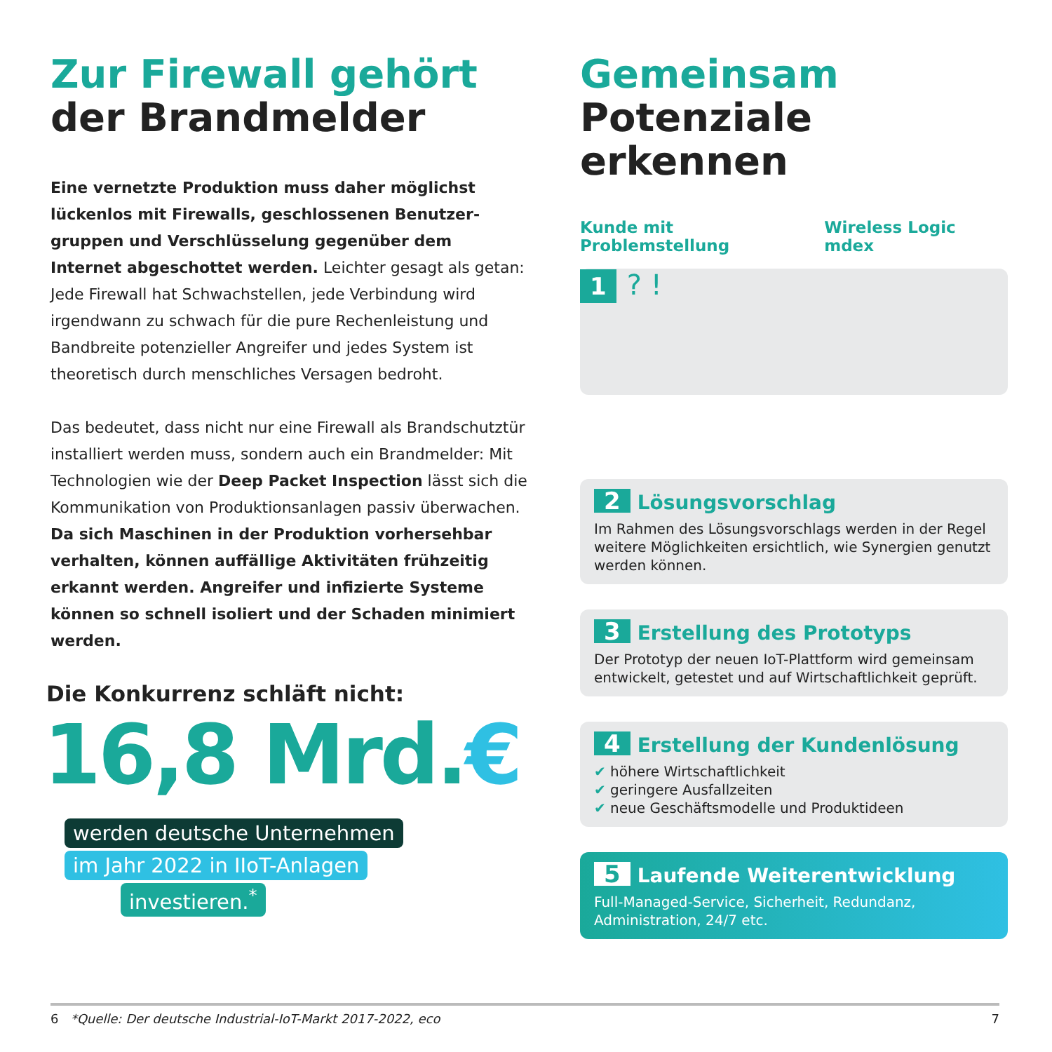Zur Firewall gehört
der Brandmelder
Eine vernetzte Produktion muss daher möglichst lückenlos mit Firewalls, geschlossenen Benutzer­gruppen und Verschlüsselung gegenüber dem Internet abgeschottet werden. Leichter gesagt als getan: Jede Firewall hat Schwachstellen, jede Ver­bindung wird irgendwann zu schwach für die pure Rechenleistung und Bandbreite potenzieller Angreifer und jedes System ist theoretisch durch menschliches Versagen bedroht.
Das bedeutet, dass nicht nur eine Firewall als Brand­schutztür installiert werden muss, sondern auch ein Brandmelder: Mit Technologien wie der Deep Packet Inspection lässt sich die Kommunikation von Produk­tionsanlagen passiv überwachen. Da sich Maschinen in der Produktion vorhersehbar verhalten, können auffällige Aktivitäten frühzeitig erkannt werden. Angreifer und infizierte Systeme können so schnell isoliert und der Schaden minimiert werden.
Die Konkurrenz schläft nicht:
16,8 Mrd.€
werden deutsche Unternehmen
im Jahr 2022 in IIoT-Anlagen
investieren.<sup>*</sup>
Gemeinsam
Potenziale erkennen
Kunde mit Problemstellung Wireless Logic mdex
1 ? !
2 Lösungsvorschlag
Im Rahmen des Lösungsvorschlags werden in der Regel weitere Möglichkeiten ersichtlich, wie Synergien genutzt werden können.
3 Erstellung des Prototyps
Der Prototyp der neuen IoT-Plattform wird gemeinsam entwickelt, getestet und auf Wirt­schaftlichkeit geprüft.
4 Erstellung der Kundenlösung
✔ höhere Wirtschaftlichkeit
✔ geringere Ausfallzeiten
✔ neue Geschäftsmodelle und Produktideen
5 Laufende Weiterentwicklung
Full-Managed-Service, Sicherheit, Redundanz, Administration, 24/7 etc.
6 *Quelle: Der deutsche Industrial-IoT-Markt 2017-2022, eco 7